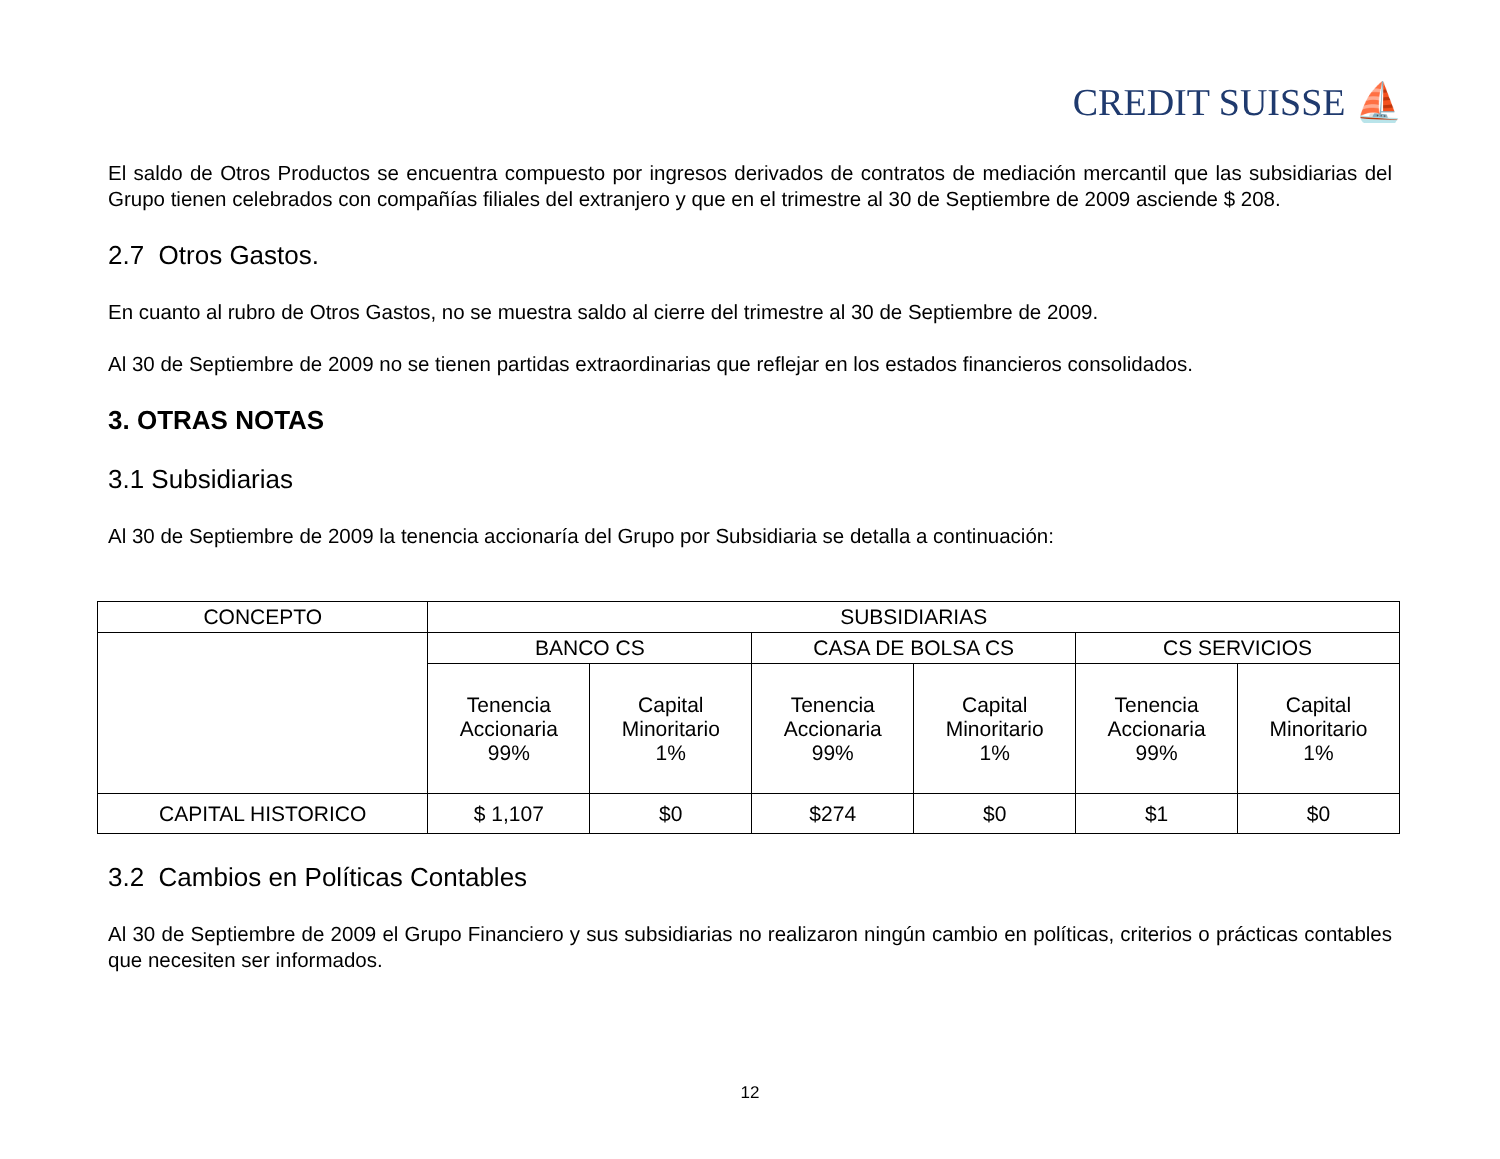CREDIT SUISSE ⛵
El saldo de Otros Productos se encuentra compuesto por ingresos derivados de contratos de mediación mercantil que las subsidiarias del Grupo tienen celebrados con compañías filiales del extranjero y que en el trimestre al 30 de Septiembre de 2009 asciende $ 208.
2.7 Otros Gastos.
En cuanto al rubro de Otros Gastos, no se muestra saldo al cierre del trimestre al 30 de Septiembre de 2009.
Al 30 de Septiembre de 2009 no se tienen partidas extraordinarias que reflejar en los estados financieros consolidados.
3. OTRAS NOTAS
3.1 Subsidiarias
Al 30 de Septiembre de 2009 la tenencia accionaría del Grupo por Subsidiaria se detalla a continuación:
| CONCEPTO | SUBSIDIARIAS | | | | | |
| --- | --- | --- | --- | --- | --- | --- |
| | BANCO CS | | CASA DE BOLSA CS | | CS SERVICIOS | |
| | Tenencia Accionaria 99% | Capital Minoritario 1% | Tenencia Accionaria 99% | Capital Minoritario 1% | Tenencia Accionaria 99% | Capital Minoritario 1% |
| CAPITAL HISTORICO | $ 1,107 | $0 | $274 | $0 | $1 | $0 |
3.2 Cambios en Políticas Contables
Al 30 de Septiembre de 2009 el Grupo Financiero y sus subsidiarias no realizaron ningún cambio en políticas, criterios o prácticas contables que necesiten ser informados.
12